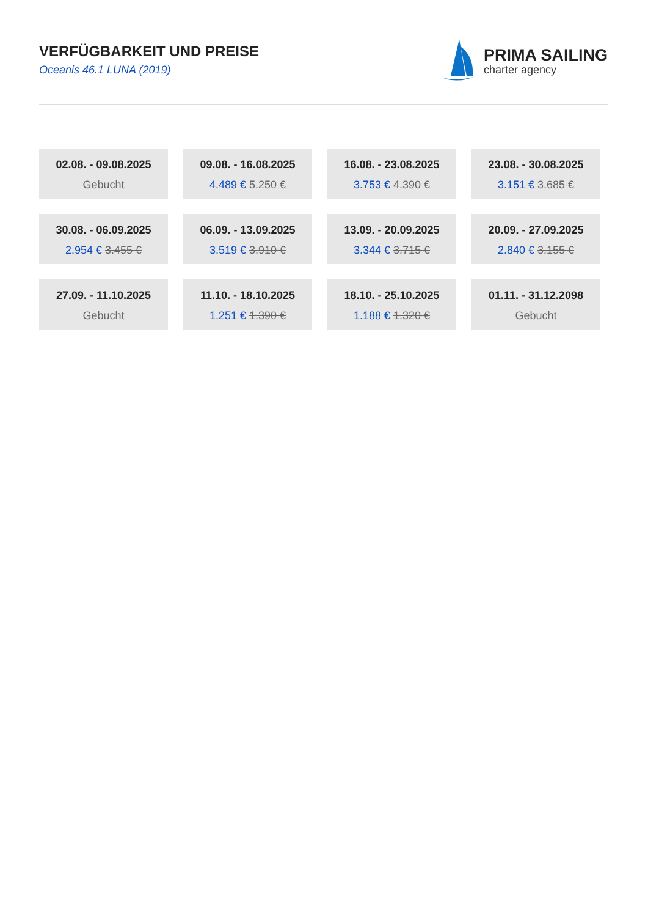VERFÜGBARKEIT UND PREISE
Oceanis 46.1 LUNA (2019)
PRIMA SAILING
charter agency
02.08. - 09.08.2025
Gebucht
09.08. - 16.08.2025
4.489 € 5.250 €
16.08. - 23.08.2025
3.753 € 4.390 €
23.08. - 30.08.2025
3.151 € 3.685 €
30.08. - 06.09.2025
2.954 € 3.455 €
06.09. - 13.09.2025
3.519 € 3.910 €
13.09. - 20.09.2025
3.344 € 3.715 €
20.09. - 27.09.2025
2.840 € 3.155 €
27.09. - 11.10.2025
Gebucht
11.10. - 18.10.2025
1.251 € 1.390 €
18.10. - 25.10.2025
1.188 € 1.320 €
01.11. - 31.12.2098
Gebucht